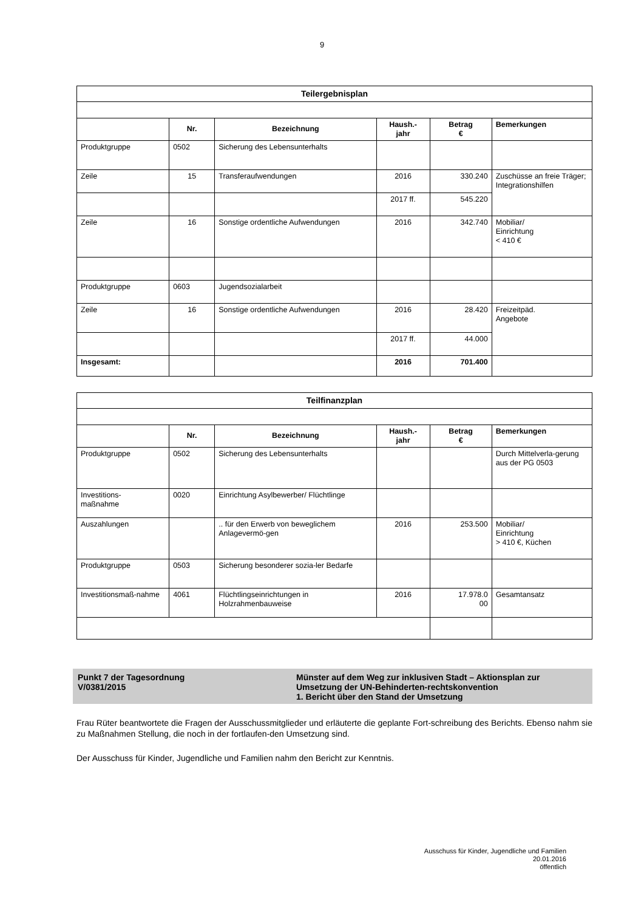9
| Teilergebnisplan | | | | | |
| | Nr. | Bezeichnung | Haush.- jahr | Betrag € | Bemerkungen |
| Produktgruppe | 0502 | Sicherung des Lebensunterhalts | | | |
| Zeile | 15 | Transferaufwendungen | 2016 | 330.240 | Zuschüsse an freie Träger; Integrationshilfen |
| | | | 2017 ff. | 545.220 | |
| Zeile | 16 | Sonstige ordentliche Aufwendungen | 2016 | 342.740 | Mobiliar/ Einrichtung < 410 € |
| Produktgruppe | 0603 | Jugendsozialarbeit | | | |
| Zeile | 16 | Sonstige ordentliche Aufwendungen | 2016 | 28.420 | Freizeitpäd. Angebote |
| | | | 2017 ff. | 44.000 | |
| Insgesamt: | | | 2016 | 701.400 | |
| Teilfinanzplan | | | | | |
| | Nr. | Bezeichnung | Haush.- jahr | Betrag € | Bemerkungen |
| Produktgruppe | 0502 | Sicherung des Lebensunterhalts | | | Durch Mittelverla-gerung aus der PG 0503 |
| Investitions- maßnahme | 0020 | Einrichtung Asylbewerber/ Flüchtlinge | | | |
| Auszahlungen | | .. für den Erwerb von beweglichem Anlagevermö-gen | 2016 | 253.500 | Mobiliar/ Einrichtung > 410 €, Küchen |
| Produktgruppe | 0503 | Sicherung besonderer sozia-ler Bedarfe | | | |
| Investitionsmaß-nahme | 4061 | Flüchtlingseinrichtungen in Holzrahmenbauweise | 2016 | 17.978.0 00 | Gesamtansatz |
Punkt 7 der Tagesordnung
V/0381/2015
Münster auf dem Weg zur inklusiven Stadt – Aktionsplan zur Umsetzung der UN-Behinderten-rechtskonvention
1. Bericht über den Stand der Umsetzung
Frau Rüter beantwortete die Fragen der Ausschussmitglieder und erläuterte die geplante Fort-schreibung des Berichts. Ebenso nahm sie zu Maßnahmen Stellung, die noch in der fortlaufen-den Umsetzung sind.
Der Ausschuss für Kinder, Jugendliche und Familien nahm den Bericht zur Kenntnis.
Ausschuss für Kinder, Jugendliche und Familien
20.01.2016
öffentlich